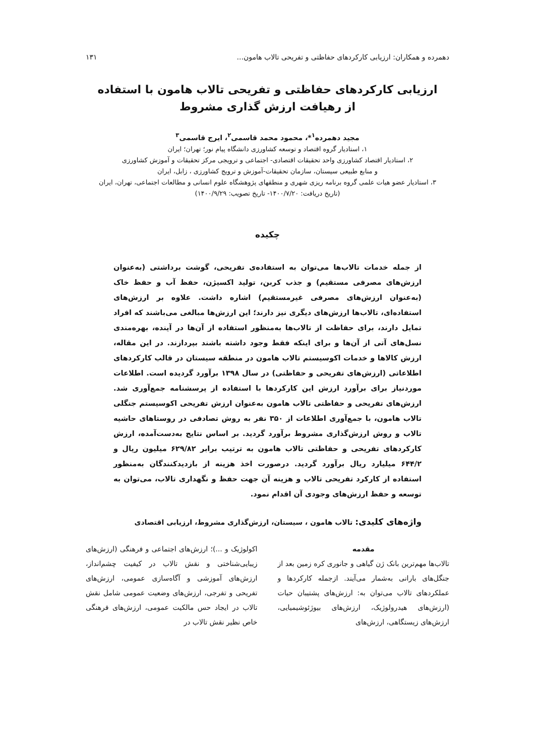دهمرده و همکاران: ارزیابی کارکردهای حفاظتی و تفریحی تالاب هامون... ۱۳۱
ارزیابی کارکردهای حفاظتی و تفریحی تالاب هامون با استفاده
از رهیافت ارزش گذاری مشروط
مجید دهمرده<sup>۱</sup>*، محمود محمد قاسمی<sup>۲</sup>، ایرج قاسمی<sup>۳</sup>
۱، استادیار گروه اقتصاد و توسعه کشاورزی دانشگاه پیام نور؛ تهران؛ ایران
۲، استادیار اقتصاد کشاورزی واحد تحقیقات اقتصادی- اجتماعی و ترویجی مرکز تحقیقات و آموزش کشاورزی
و منابع طبیعی سیستان، سازمان تحقیقات-آموزش و ترویج کشاورزی ، زابل، ایران
۳، استادیار عضو هیات علمی گروه برنامه ریزی شهری و منطقهای پژوهشگاه علوم انسانی و مطالعات اجتماعی، تهران، ایران
(تاریخ دریافت: ۱۴۰۰/۷/۲۰- تاریخ تصویب: ۱۴۰۰/۹/۲۹)
چکیده
از جمله خدمات تالاب‌ها می‌توان به استفاده‌ی تفریحی، گوشت برداشتی (به‌عنوان ارزش‌های مصرفی مستقیم) و جذب کربن، تولید اکسیژن، حفظ آب و حفظ خاک (به‌عنوان ارزش‌های مصرفی غیرمستقیم) اشاره داشت. علاوه بر ارزش‌های استفاده‌ای، تالاب‌ها ارزش‌های دیگری نیز دارند؛ این ارزش‌ها مبالغی می‌باشند که افراد تمایل دارند، برای حفاظت از تالاب‌ها به‌منظور استفاده از آن‌ها در آینده، بهره‌مندی نسل‌های آتی از آن‌ها و برای اینکه فقط وجود داشته باشند بپردازند. در این مقاله، ارزش کالاها و خدمات اکوسیستم تالاب هامون در منطقه سیستان در قالب کارکردهای اطلاعاتی (ارزش‌های تفریحی و حفاظتی) در سال ۱۳۹۸ برآورد گردیده است. اطلاعات موردنیاز برای برآورد ارزش این کارکردها با استفاده از پرسشنامه جمع‌آوری شد. ارزش‌های تفریحی و حفاظتی تالاب هامون به‌عنوان ارزش تفریحی اکوسیستم جنگلی تالاب هامون، با جمع‌آوری اطلاعات از ۳۵۰ نفر به روش تصادفی در روستاهای حاشیه تالاب و روش ارزش‌گذاری مشروط برآورد گردید. بر اساس نتایج به‌دست‌آمده، ارزش کارکردهای تفریحی و حفاظتی تالاب هامون به ترتیب برابر ۶۲۹/۸۲ میلیون ریال و ۶۴۴/۲ میلیارد ریال برآورد گردید. درصورت اخذ هزینه از بازدیدکنندگان به‌منظور استفاده از کارکرد تفریحی تالاب و هزینه آن جهت حفظ و نگهداری تالاب، می‌توان به توسعه و حفظ ارزش‌های وجودی آن اقدام نمود.
واژه‌های کلیدی: تالاب هامون ، سیستان، ارزش‌گذاری مشروط، ارزیابی اقتصادی
مقدمه
تالاب‌ها مهم‌ترین بانک ژن گیاهی و جانوری کره زمین بعد از جنگل‌های بارانی به‌شمار می‌آیند. ازجمله کارکردها و عملکردهای تالاب می‌توان به: ارزش‌های پشتیبان حیات (ارزش‌های هیدرولوژیک، ارزش‌های بیوژئوشیمیایی، ارزش‌های زیستگاهی، ارزش‌های
اکولوژیک و ...)؛ ارزش‌های اجتماعی و فرهنگی (ارزش‌های زیبایی‌شناختی و نقش تالاب در کیفیت چشم‌انداز، ارزش‌های آموزشی و آگاه‌سازی عمومی، ارزش‌های تفریحی و تفرجی، ارزش‌های وضعیت عمومی شامل نقش تالاب در ایجاد حس مالکیت عمومی، ارزش‌های فرهنگی خاص نظیر نقش تالاب در